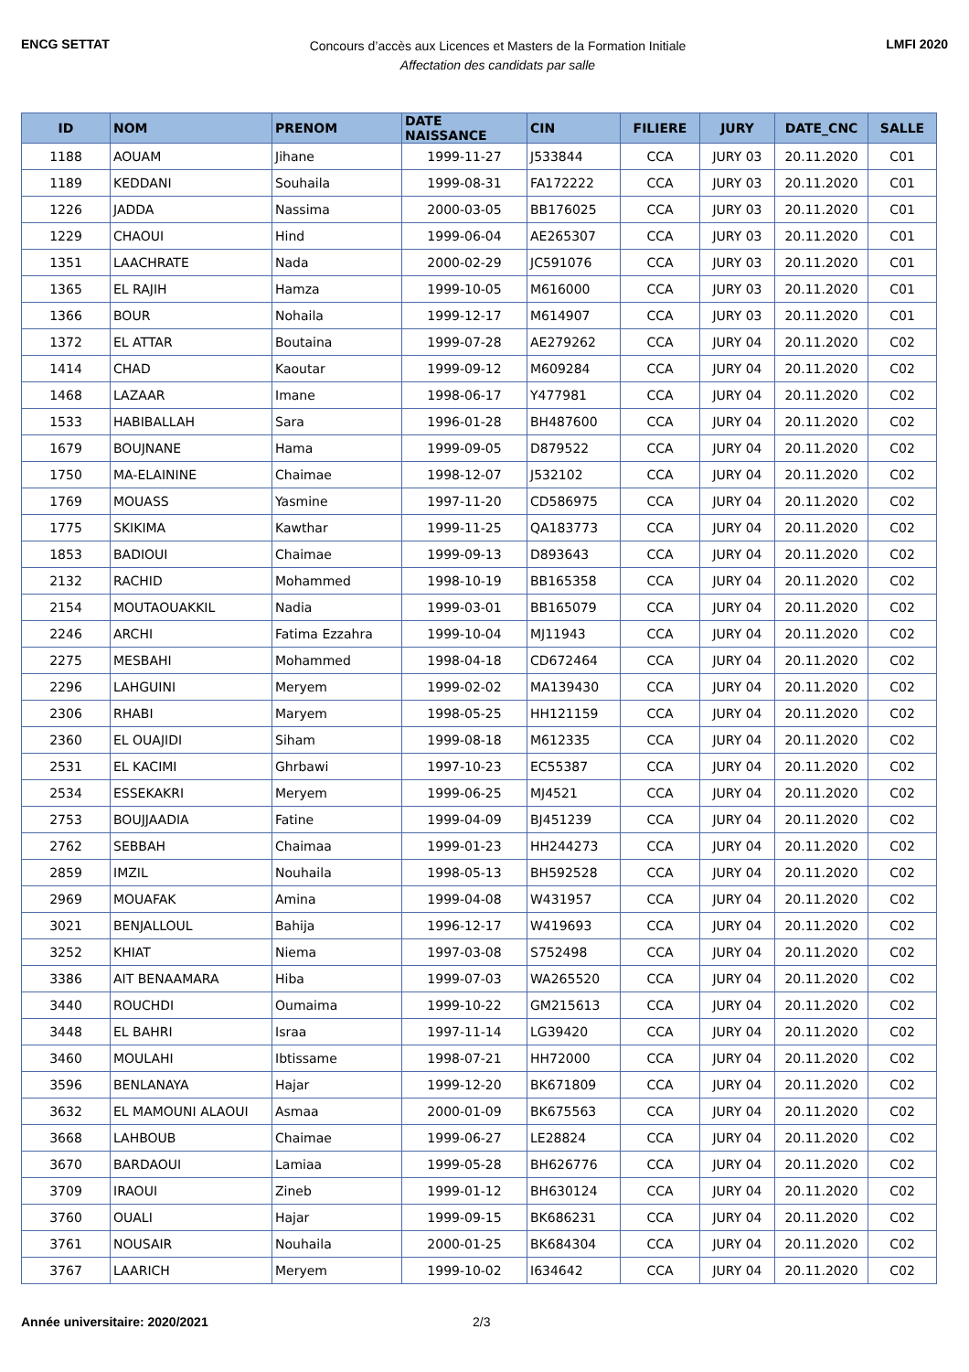ENCG SETTAT
Concours d’accès aux Licences et Masters de la Formation Initiale
Affectation des candidats par salle
LMFI 2020
| ID | NOM | PRENOM | DATE NAISSANCE | CIN | FILIERE | JURY | DATE_CNC | SALLE |
| --- | --- | --- | --- | --- | --- | --- | --- | --- |
| 1188 | AOUAM | Jihane | 1999-11-27 | J533844 | CCA | JURY 03 | 20.11.2020 | C01 |
| 1189 | KEDDANI | Souhaila | 1999-08-31 | FA172222 | CCA | JURY 03 | 20.11.2020 | C01 |
| 1226 | JADDA | Nassima | 2000-03-05 | BB176025 | CCA | JURY 03 | 20.11.2020 | C01 |
| 1229 | CHAOUI | Hind | 1999-06-04 | AE265307 | CCA | JURY 03 | 20.11.2020 | C01 |
| 1351 | LAACHRATE | Nada | 2000-02-29 | JC591076 | CCA | JURY 03 | 20.11.2020 | C01 |
| 1365 | EL RAJIH | Hamza | 1999-10-05 | M616000 | CCA | JURY 03 | 20.11.2020 | C01 |
| 1366 | BOUR | Nohaila | 1999-12-17 | M614907 | CCA | JURY 03 | 20.11.2020 | C01 |
| 1372 | EL ATTAR | Boutaina | 1999-07-28 | AE279262 | CCA | JURY 04 | 20.11.2020 | C02 |
| 1414 | CHAD | Kaoutar | 1999-09-12 | M609284 | CCA | JURY 04 | 20.11.2020 | C02 |
| 1468 | LAZAAR | Imane | 1998-06-17 | Y477981 | CCA | JURY 04 | 20.11.2020 | C02 |
| 1533 | HABIBALLAH | Sara | 1996-01-28 | BH487600 | CCA | JURY 04 | 20.11.2020 | C02 |
| 1679 | BOUJNANE | Hama | 1999-09-05 | D879522 | CCA | JURY 04 | 20.11.2020 | C02 |
| 1750 | MA-ELAININE | Chaimae | 1998-12-07 | J532102 | CCA | JURY 04 | 20.11.2020 | C02 |
| 1769 | MOUASS | Yasmine | 1997-11-20 | CD586975 | CCA | JURY 04 | 20.11.2020 | C02 |
| 1775 | SKIKIMA | Kawthar | 1999-11-25 | QA183773 | CCA | JURY 04 | 20.11.2020 | C02 |
| 1853 | BADIOUI | Chaimae | 1999-09-13 | D893643 | CCA | JURY 04 | 20.11.2020 | C02 |
| 2132 | RACHID | Mohammed | 1998-10-19 | BB165358 | CCA | JURY 04 | 20.11.2020 | C02 |
| 2154 | MOUTAOUAKKIL | Nadia | 1999-03-01 | BB165079 | CCA | JURY 04 | 20.11.2020 | C02 |
| 2246 | ARCHI | Fatima Ezzahra | 1999-10-04 | MJ11943 | CCA | JURY 04 | 20.11.2020 | C02 |
| 2275 | MESBAHI | Mohammed | 1998-04-18 | CD672464 | CCA | JURY 04 | 20.11.2020 | C02 |
| 2296 | LAHGUINI | Meryem | 1999-02-02 | MA139430 | CCA | JURY 04 | 20.11.2020 | C02 |
| 2306 | RHABI | Maryem | 1998-05-25 | HH121159 | CCA | JURY 04 | 20.11.2020 | C02 |
| 2360 | EL OUAJIDI | Siham | 1999-08-18 | M612335 | CCA | JURY 04 | 20.11.2020 | C02 |
| 2531 | EL KACIMI | Ghrbawi | 1997-10-23 | EC55387 | CCA | JURY 04 | 20.11.2020 | C02 |
| 2534 | ESSEKAKRI | Meryem | 1999-06-25 | MJ4521 | CCA | JURY 04 | 20.11.2020 | C02 |
| 2753 | BOUJJAADIA | Fatine | 1999-04-09 | BJ451239 | CCA | JURY 04 | 20.11.2020 | C02 |
| 2762 | SEBBAH | Chaimaa | 1999-01-23 | HH244273 | CCA | JURY 04 | 20.11.2020 | C02 |
| 2859 | IMZIL | Nouhaila | 1998-05-13 | BH592528 | CCA | JURY 04 | 20.11.2020 | C02 |
| 2969 | MOUAFAK | Amina | 1999-04-08 | W431957 | CCA | JURY 04 | 20.11.2020 | C02 |
| 3021 | BENJALLOUL | Bahija | 1996-12-17 | W419693 | CCA | JURY 04 | 20.11.2020 | C02 |
| 3252 | KHIAT | Niema | 1997-03-08 | S752498 | CCA | JURY 04 | 20.11.2020 | C02 |
| 3386 | AIT BENAAMARA | Hiba | 1999-07-03 | WA265520 | CCA | JURY 04 | 20.11.2020 | C02 |
| 3440 | ROUCHDI | Oumaima | 1999-10-22 | GM215613 | CCA | JURY 04 | 20.11.2020 | C02 |
| 3448 | EL BAHRI | Israa | 1997-11-14 | LG39420 | CCA | JURY 04 | 20.11.2020 | C02 |
| 3460 | MOULAHI | Ibtissame | 1998-07-21 | HH72000 | CCA | JURY 04 | 20.11.2020 | C02 |
| 3596 | BENLANAYA | Hajar | 1999-12-20 | BK671809 | CCA | JURY 04 | 20.11.2020 | C02 |
| 3632 | EL MAMOUNI ALAOUI | Asmaa | 2000-01-09 | BK675563 | CCA | JURY 04 | 20.11.2020 | C02 |
| 3668 | LAHBOUB | Chaimae | 1999-06-27 | LE28824 | CCA | JURY 04 | 20.11.2020 | C02 |
| 3670 | BARDAOUI | Lamiaa | 1999-05-28 | BH626776 | CCA | JURY 04 | 20.11.2020 | C02 |
| 3709 | IRAOUI | Zineb | 1999-01-12 | BH630124 | CCA | JURY 04 | 20.11.2020 | C02 |
| 3760 | OUALI | Hajar | 1999-09-15 | BK686231 | CCA | JURY 04 | 20.11.2020 | C02 |
| 3761 | NOUSAIR | Nouhaila | 2000-01-25 | BK684304 | CCA | JURY 04 | 20.11.2020 | C02 |
| 3767 | LAARICH | Meryem | 1999-10-02 | I634642 | CCA | JURY 04 | 20.11.2020 | C02 |
Année universitaire: 2020/2021 2/3